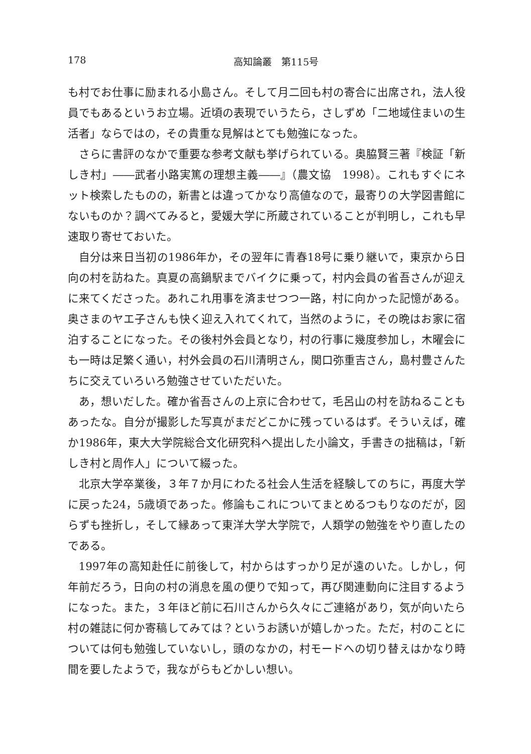178 高知論叢　第115号
も村でお仕事に励まれる小島さん。そして月二回も村の寄合に出席され，法人役員でもあるというお立場。近頃の表現でいうたら，さしずめ「二地域住まいの生活者」ならではの，その貴重な見解はとても勉強になった。
さらに書評のなかで重要な参考文献も挙げられている。奥脇賢三著『検証「新しき村」――武者小路実篤の理想主義――』（農文協　1998）。これもすぐにネット検索したものの，新書とは違ってかなり高値なので，最寄りの大学図書館にないものか？調べてみると，愛媛大学に所蔵されていることが判明し，これも早速取り寄せておいた。
自分は来日当初の1986年か，その翌年に青春18号に乗り継いで，東京から日向の村を訪ねた。真夏の高鍋駅までバイクに乗って，村内会員の省吾さんが迎えに来てくださった。あれこれ用事を済ませつつ一路，村に向かった記憶がある。奥さまのヤエ子さんも快く迎え入れてくれて，当然のように，その晩はお家に宿泊することになった。その後村外会員となり，村の行事に幾度参加し，木曜会にも一時は足繁く通い，村外会員の石川清明さん，関口弥重吉さん，島村豊さんたちに交えていろいろ勉強させていただいた。
あ，想いだした。確か省吾さんの上京に合わせて，毛呂山の村を訪ねることもあったな。自分が撮影した写真がまだどこかに残っているはず。そういえば，確か1986年，東大大学院総合文化研究科へ提出した小論文，手書きの拙稿は，「新しき村と周作人」について綴った。
北京大学卒業後，３年７か月にわたる社会人生活を経験してのちに，再度大学に戻った24，5歳頃であった。修論もこれについてまとめるつもりなのだが，図らずも挫折し，そして縁あって東洋大学大学院で，人類学の勉強をやり直したのである。
1997年の高知赴任に前後して，村からはすっかり足が遠のいた。しかし，何年前だろう，日向の村の消息を風の便りで知って，再び関連動向に注目するようになった。また，３年ほど前に石川さんから久々にご連絡があり，気が向いたら村の雑誌に何か寄稿してみては？というお誘いが嬉しかった。ただ，村のことについては何も勉強していないし，頭のなかの，村モードへの切り替えはかなり時間を要したようで，我ながらもどかしい想い。